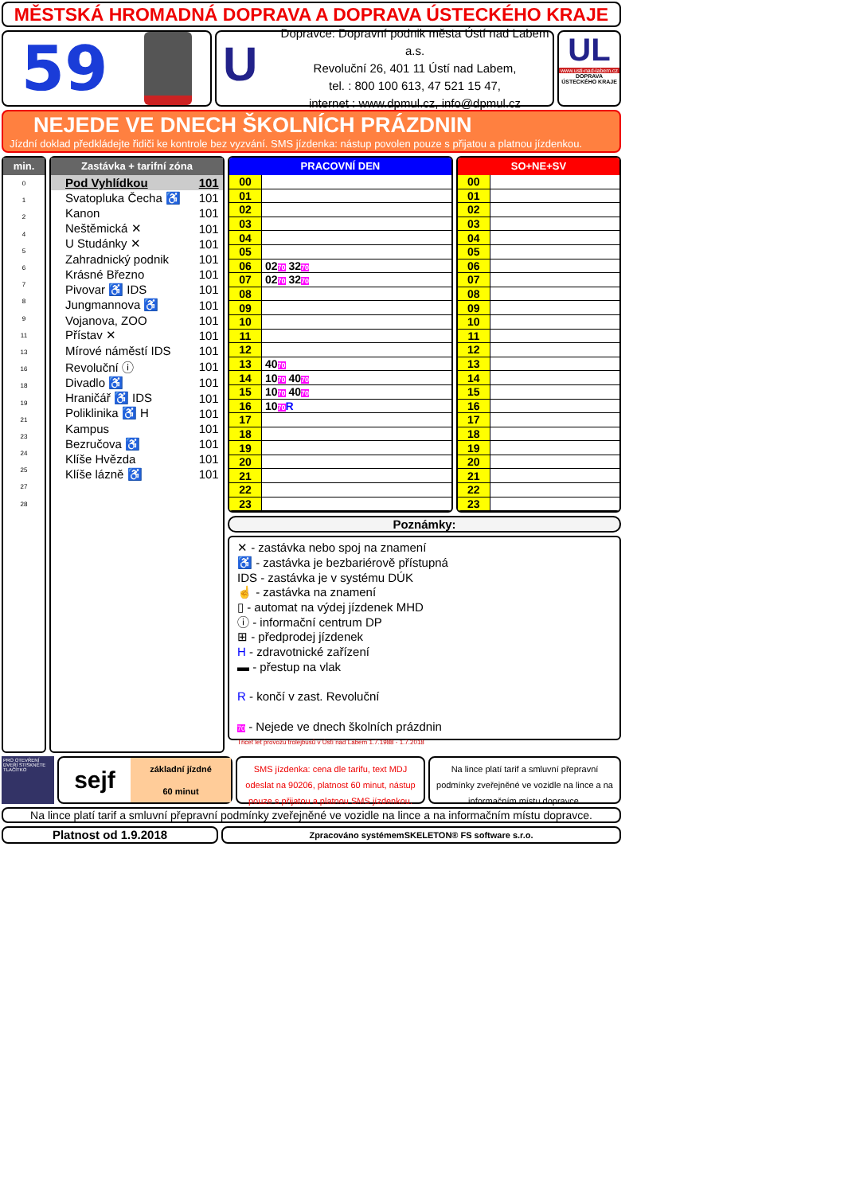MĚSTSKÁ HROMADNÁ DOPRAVA A DOPRAVA ÚSTECKÉHO KRAJE
59
U
Dopravce: Dopravní podnik města Ústí nad Labem a.s.
Revoluční 26, 401 11 Ústí nad Labem,
tel. : 800 100 613, 47 521 15 47,
internet : www.dpmul.cz, info@dpmul.cz
UL
www.usti-nad-labem.cz
DOPRAVA ÚSTECKÉHO KRAJE
NEJEDE VE DNECH ŠKOLNÍCH PRÁZDNIN
Jízdní doklad předkládejte řidiči ke kontrole bez vyzvání. SMS jízdenka: nástup povolen pouze s přijatou a platnou jízdenkou.
min.
| 0 |
| 1 |
| 2 |
| 4 |
| 5 |
| 6 |
| 7 |
| 8 |
| 9 |
| 11 |
| 13 |
| 16 |
| 18 |
| 19 |
| 21 |
| 23 |
| 24 |
| 25 |
| 27 |
| 28 |
Zastávka + tarifní zóna
| Pod Vyhlídkou | 101 |
| Svatopluka Čecha ♿ | 101 |
| Kanon | 101 |
| Neštěmická ✕ | 101 |
| U Studánky ✕ | 101 |
| Zahradnický podnik | 101 |
| Krásné Březno | 101 |
| Pivovar ♿ IDS | 101 |
| Jungmannova ♿ | 101 |
| Vojanova, ZOO | 101 |
| Přístav ✕ | 101 |
| Mírové náměstí IDS | 101 |
| Revoluční ⓘ | 101 |
| Divadlo ♿ | 101 |
| Hraničář ♿ IDS | 101 |
| Poliklinika ♿ H | 101 |
| Kampus | 101 |
| Bezručova ♿ | 101 |
| Klíše Hvězda | 101 |
| Klíše lázně ♿ | 101 |
PRACOVNÍ DEN
| 00 | |
| 01 | |
| 02 | |
| 03 | |
| 04 | |
| 05 | |
| 06 | 02 70 32 70 |
| 07 | 02 70 32 70 |
| 08 | |
| 09 | |
| 10 | |
| 11 | |
| 12 | |
| 13 | 40 70 |
| 14 | 10 70 40 70 |
| 15 | 10 70 40 70 |
| 16 | 10 70 R |
| 17 | |
| 18 | |
| 19 | |
| 20 | |
| 21 | |
| 22 | |
| 23 | |
SO+NE+SV
| 00 | |
| 01 | |
| 02 | |
| 03 | |
| 04 | |
| 05 | |
| 06 | |
| 07 | |
| 08 | |
| 09 | |
| 10 | |
| 11 | |
| 12 | |
| 13 | |
| 14 | |
| 15 | |
| 16 | |
| 17 | |
| 18 | |
| 19 | |
| 20 | |
| 21 | |
| 22 | |
| 23 | |
Poznámky:
✕ - zastávka nebo spoj na znamení
♿ - zastávka je bezbariérově přístupná
IDS - zastávka je v systému DÚK
☝ - zastávka na znamení
▯ - automat na výdej jízdenek MHD
ⓘ - informační centrum DP
⊞ - předprodej jízdenek
H - zdravotnické zařízení
▬ - přestup na vlak
R - končí v zast. Revoluční
70 - Nejede ve dnech školních prázdnin
Třicet let provozu trolejbusů v Ústí nad Labem 1.7.1988 - 1.7.2018
PRO OTEVŘENÍ DVEŘÍ STISKNĚTE TLAČÍTKO
sejf
základní jízdné
60 minut
SMS jízdenka: cena dle tarifu, text MDJ odeslat na 90206, platnost 60 minut, nástup pouze s přijatou a platnou SMS jízdenkou.
Na lince platí tarif a smluvní přepravní podmínky zveřejněné ve vozidle na lince a na informačním místu dopravce.
Na lince platí tarif a smluvní přepravní podmínky zveřejněné ve vozidle na lince a na informačním místu dopravce.
Platnost od 1.9.2018
Zpracováno systémemSKELETON® FS software s.r.o.